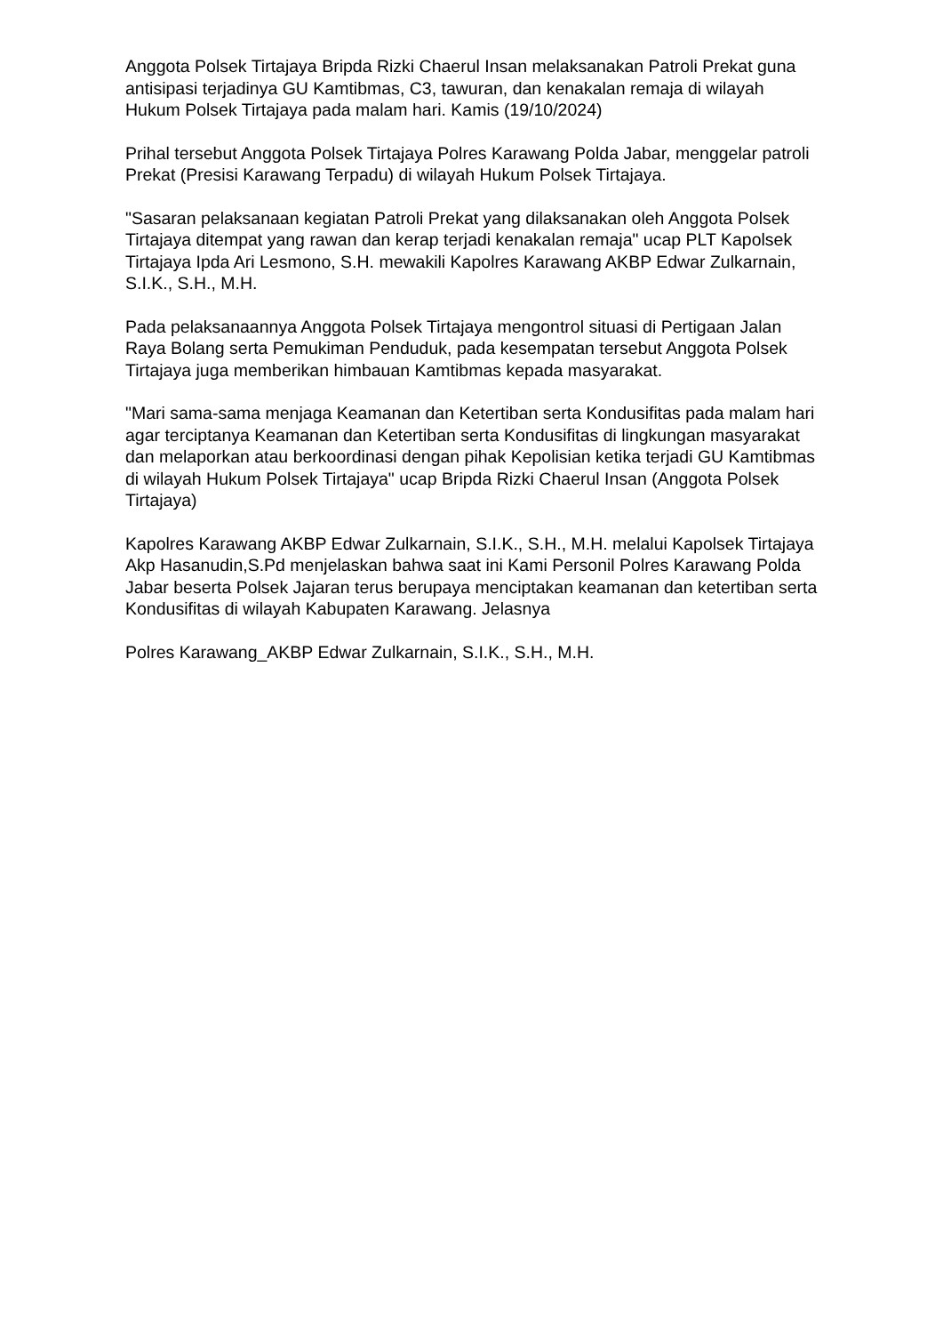Anggota Polsek Tirtajaya Bripda Rizki Chaerul Insan melaksanakan Patroli Prekat guna antisipasi terjadinya GU Kamtibmas, C3, tawuran, dan kenakalan remaja di wilayah Hukum Polsek Tirtajaya pada malam hari. Kamis (19/10/2024)
Prihal tersebut Anggota Polsek Tirtajaya Polres Karawang Polda Jabar, menggelar patroli Prekat (Presisi Karawang Terpadu) di wilayah Hukum Polsek Tirtajaya.
"Sasaran pelaksanaan kegiatan Patroli Prekat yang dilaksanakan oleh Anggota Polsek Tirtajaya ditempat yang rawan dan kerap terjadi kenakalan remaja" ucap PLT Kapolsek Tirtajaya Ipda Ari Lesmono, S.H. mewakili Kapolres Karawang AKBP Edwar Zulkarnain, S.I.K., S.H., M.H.
Pada pelaksanaannya Anggota Polsek Tirtajaya mengontrol situasi di Pertigaan Jalan Raya Bolang serta Pemukiman Penduduk, pada kesempatan tersebut Anggota Polsek Tirtajaya juga memberikan himbauan Kamtibmas kepada masyarakat.
"Mari sama-sama menjaga Keamanan dan Ketertiban serta Kondusifitas pada malam hari agar terciptanya Keamanan dan Ketertiban serta Kondusifitas di lingkungan masyarakat dan melaporkan atau berkoordinasi dengan pihak Kepolisian ketika terjadi GU Kamtibmas di wilayah Hukum Polsek Tirtajaya" ucap Bripda Rizki Chaerul Insan (Anggota Polsek Tirtajaya)
Kapolres Karawang AKBP Edwar Zulkarnain, S.I.K., S.H., M.H. melalui Kapolsek Tirtajaya Akp Hasanudin,S.Pd menjelaskan bahwa saat ini Kami Personil Polres Karawang Polda Jabar beserta Polsek Jajaran terus berupaya menciptakan keamanan dan ketertiban serta Kondusifitas di wilayah Kabupaten Karawang. Jelasnya
Polres Karawang_AKBP Edwar Zulkarnain, S.I.K., S.H., M.H.